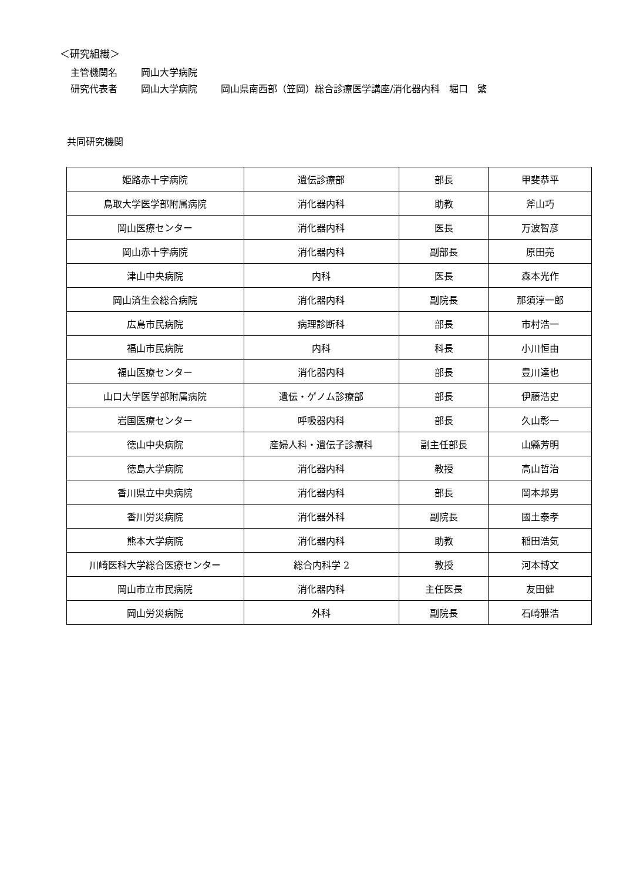＜研究組織＞
主管機関名 岡山大学病院
研究代表者 岡山大学病院 岡山県南西部（笠岡）総合診療医学講座/消化器内科　堀口　繁
共同研究機関
| 姫路赤十字病院 | 遺伝診療部 | 部長 | 甲斐恭平 |
| 鳥取大学医学部附属病院 | 消化器内科 | 助教 | 斧山巧 |
| 岡山医療センター | 消化器内科 | 医長 | 万波智彦 |
| 岡山赤十字病院 | 消化器内科 | 副部長 | 原田亮 |
| 津山中央病院 | 内科 | 医長 | 森本光作 |
| 岡山済生会総合病院 | 消化器内科 | 副院長 | 那須淳一郎 |
| 広島市民病院 | 病理診断科 | 部長 | 市村浩一 |
| 福山市民病院 | 内科 | 科長 | 小川恒由 |
| 福山医療センター | 消化器内科 | 部長 | 豊川達也 |
| 山口大学医学部附属病院 | 遺伝・ゲノム診療部 | 部長 | 伊藤浩史 |
| 岩国医療センター | 呼吸器内科 | 部長 | 久山彰一 |
| 徳山中央病院 | 産婦人科・遺伝子診療科 | 副主任部長 | 山縣芳明 |
| 徳島大学病院 | 消化器内科 | 教授 | 高山哲治 |
| 香川県立中央病院 | 消化器内科 | 部長 | 岡本邦男 |
| 香川労災病院 | 消化器外科 | 副院長 | 國土泰孝 |
| 熊本大学病院 | 消化器内科 | 助教 | 稲田浩気 |
| 川崎医科大学総合医療センター | 総合内科学 2 | 教授 | 河本博文 |
| 岡山市立市民病院 | 消化器内科 | 主任医長 | 友田健 |
| 岡山労災病院 | 外科 | 副院長 | 石崎雅浩 |